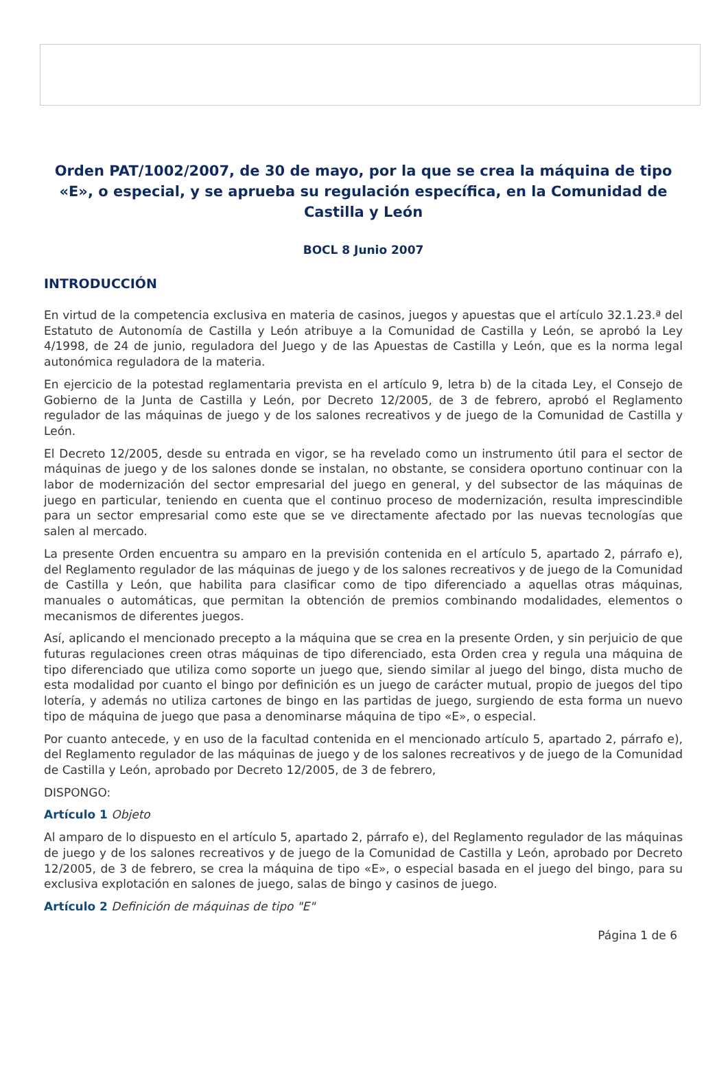Orden PAT/1002/2007, de 30 de mayo, por la que se crea la máquina de tipo «E», o especial, y se aprueba su regulación específica, en la Comunidad de Castilla y León
BOCL 8 Junio 2007
INTRODUCCIÓN
En virtud de la competencia exclusiva en materia de casinos, juegos y apuestas que el artículo 32.1.23.ª del Estatuto de Autonomía de Castilla y León atribuye a la Comunidad de Castilla y León, se aprobó la Ley 4/1998, de 24 de junio, reguladora del Juego y de las Apuestas de Castilla y León, que es la norma legal autonómica reguladora de la materia.
En ejercicio de la potestad reglamentaria prevista en el artículo 9, letra b) de la citada Ley, el Consejo de Gobierno de la Junta de Castilla y León, por Decreto 12/2005, de 3 de febrero, aprobó el Reglamento regulador de las máquinas de juego y de los salones recreativos y de juego de la Comunidad de Castilla y León.
El Decreto 12/2005, desde su entrada en vigor, se ha revelado como un instrumento útil para el sector de máquinas de juego y de los salones donde se instalan, no obstante, se considera oportuno continuar con la labor de modernización del sector empresarial del juego en general, y del subsector de las máquinas de juego en particular, teniendo en cuenta que el continuo proceso de modernización, resulta imprescindible para un sector empresarial como este que se ve directamente afectado por las nuevas tecnologías que salen al mercado.
La presente Orden encuentra su amparo en la previsión contenida en el artículo 5, apartado 2, párrafo e), del Reglamento regulador de las máquinas de juego y de los salones recreativos y de juego de la Comunidad de Castilla y León, que habilita para clasificar como de tipo diferenciado a aquellas otras máquinas, manuales o automáticas, que permitan la obtención de premios combinando modalidades, elementos o mecanismos de diferentes juegos.
Así, aplicando el mencionado precepto a la máquina que se crea en la presente Orden, y sin perjuicio de que futuras regulaciones creen otras máquinas de tipo diferenciado, esta Orden crea y regula una máquina de tipo diferenciado que utiliza como soporte un juego que, siendo similar al juego del bingo, dista mucho de esta modalidad por cuanto el bingo por definición es un juego de carácter mutual, propio de juegos del tipo lotería, y además no utiliza cartones de bingo en las partidas de juego, surgiendo de esta forma un nuevo tipo de máquina de juego que pasa a denominarse máquina de tipo «E», o especial.
Por cuanto antecede, y en uso de la facultad contenida en el mencionado artículo 5, apartado 2, párrafo e), del Reglamento regulador de las máquinas de juego y de los salones recreativos y de juego de la Comunidad de Castilla y León, aprobado por Decreto 12/2005, de 3 de febrero,
DISPONGO:
Artículo 1 Objeto
Al amparo de lo dispuesto en el artículo 5, apartado 2, párrafo e), del Reglamento regulador de las máquinas de juego y de los salones recreativos y de juego de la Comunidad de Castilla y León, aprobado por Decreto 12/2005, de 3 de febrero, se crea la máquina de tipo «E», o especial basada en el juego del bingo, para su exclusiva explotación en salones de juego, salas de bingo y casinos de juego.
Artículo 2 Definición de máquinas de tipo "E"
Página 1 de 6